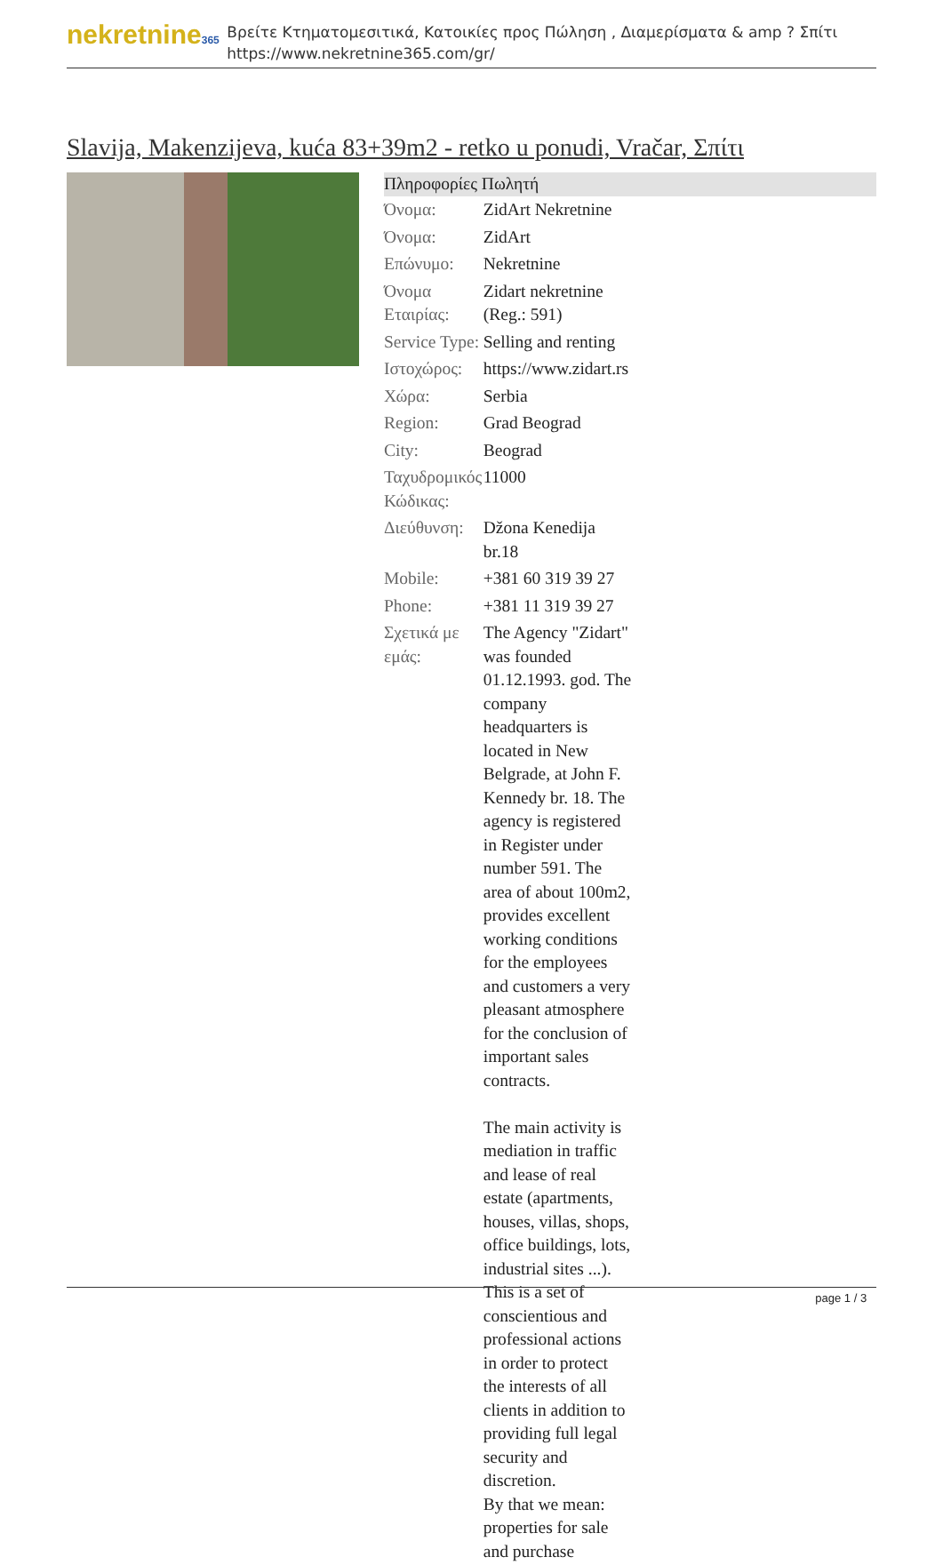nekretnine365
Βρείτε Κτηματομεσιτικά, Κατοικίες προς Πώληση , Διαμερίσματα & amp ? Σπίτι
https://www.nekretnine365.com/gr/
Slavija, Makenzijeva, kuća 83+39m2 - retko u ponudi, Vračar, Σπίτι
Πληροφορίες Πωλητή
| Όνομα: | ZidArt Nekretnine |
| Όνομα: | ZidArt |
| Επώνυμο: | Nekretnine |
| Όνομα Εταιρίας: | Zidart nekretnine (Reg.: 591) |
| Service Type: | Selling and renting |
| Ιστοχώρος: | https://www.zidart.rs |
| Χώρα: | Serbia |
| Region: | Grad Beograd |
| City: | Beograd |
| Ταχυδρομικός Κώδικας: | 11000 |
| Διεύθυνση: | Džona Kenedija br.18 |
| Mobile: | +381 60 319 39 27 |
| Phone: | +381 11 319 39 27 |
| Σχετικά με εμάς: | The Agency "Zidart" was founded 01.12.1993. god. The company headquarters is located in New Belgrade, at John F. Kennedy br. 18. The agency is registered in Register under number 591. The area of about 100m2, provides excellent working conditions for the employees and customers a very pleasant atmosphere for the conclusion of important sales contracts. The main activity is mediation in traffic and lease of real estate (apartments, houses, villas, shops, office buildings, lots, industrial sites ...). This is a set of conscientious and professional actions in order to protect the interests of all clients in addition to providing full legal security and discretion. By that we mean: properties for sale and purchase |
page 1 / 3